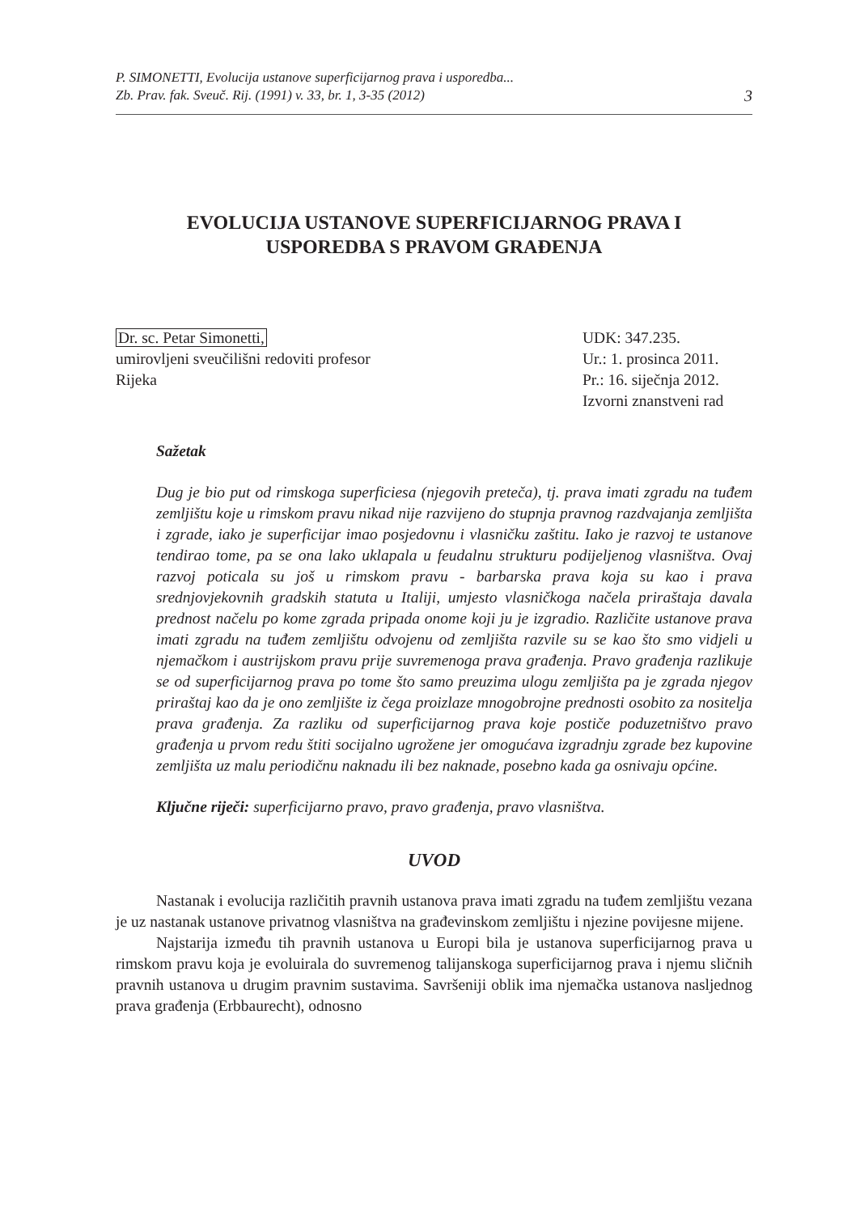P. SIMONETTI, Evolucija ustanove superficijarnog prava i usporedba...
Zb. Prav. fak. Sveuč. Rij. (1991) v. 33, br. 1, 3-35 (2012)
3
EVOLUCIJA USTANOVE SUPERFICIJARNOG PRAVA I
USPOREDBA S PRAVOM GRAĐENJA
Dr. sc. Petar Simonetti,
umirovljeni sveučilišni redoviti profesor
Rijeka
UDK: 347.235.
Ur.: 1. prosinca 2011.
Pr.: 16. siječnja 2012.
Izvorni znanstveni rad
Sažetak
Dug je bio put od rimskoga superficiesa (njegovih preteča), tj. prava imati zgradu na tuđem zemljištu koje u rimskom pravu nikad nije razvijeno do stupnja pravnog razdvajanja zemljišta i zgrade, iako je superficijar imao posjedovnu i vlasničku zaštitu. Iako je razvoj te ustanove tendirao tome, pa se ona lako uklapala u feudalnu strukturu podijeljenog vlasništva. Ovaj razvoj poticala su još u rimskom pravu - barbarska prava koja su kao i prava srednjovjekovnih gradskih statuta u Italiji, umjesto vlasničkoga načela priraštaja davala prednost načelu po kome zgrada pripada onome koji ju je izgradio. Različite ustanove prava imati zgradu na tuđem zemljištu odvojenu od zemljišta razvile su se kao što smo vidjeli u njemačkom i austrijskom pravu prije suvremenoga prava građenja. Pravo građenja razlikuje se od superficijarnog prava po tome što samo preuzima ulogu zemljišta pa je zgrada njegov priraštaj kao da je ono zemljište iz čega proizlaze mnogobrojne prednosti osobito za nositelja prava građenja. Za razliku od superficijarnog prava koje postiče poduzetništvo pravo građenja u prvom redu štiti socijalno ugrožene jer omogućava izgradnju zgrade bez kupovine zemljišta uz malu periodičnu naknadu ili bez naknade, posebno kada ga osnivaju općine.
Ključne riječi: superficijarno pravo, pravo građenja, pravo vlasništva.
UVOD
Nastanak i evolucija različitih pravnih ustanova prava imati zgradu na tuđem zemljištu vezana je uz nastanak ustanove privatnog vlasništva na građevinskom zemljištu i njezine povijesne mijene.
Najstarija između tih pravnih ustanova u Europi bila je ustanova superficijarnog prava u rimskom pravu koja je evoluirala do suvremenog talijanskoga superficijarnog prava i njemu sličnih pravnih ustanova u drugim pravnim sustavima. Savršeniji oblik ima njemačka ustanova nasljednog prava građenja (Erbbaurecht), odnosno